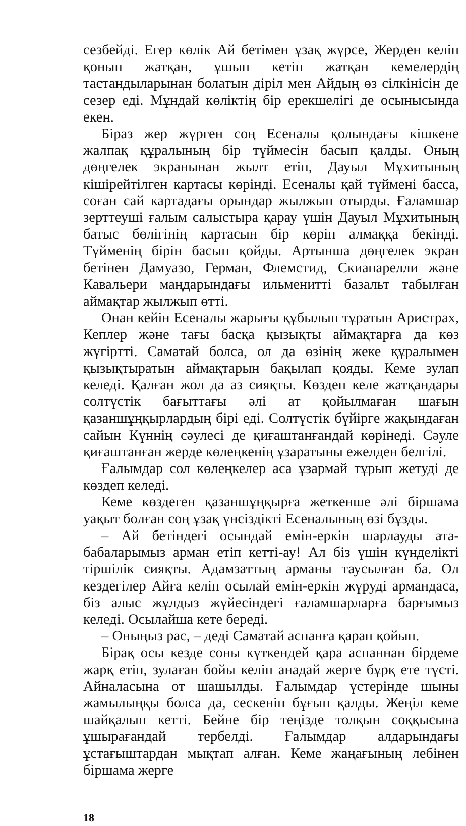сезбейді. Егер көлік Ай бетімен ұзақ жүрсе, Жерден келіп қонып жатқан, ұшып кетіп жатқан кемелердің тастандыларынан болатын діріл мен Айдың өз сілкінісін де сезер еді. Мұндай көліктің бір ерекшелігі де осынысында екен.
Біраз жер жүрген соң Есеналы қолындағы кішкене жалпақ құралының бір түймесін басып қалды. Оның дөңгелек экранынан жылт етіп, Дауыл Мұхитының кішірейтілген картасы көрінді. Есеналы қай түймені басса, соған сай картадағы орындар жылжып отырды. Ғаламшар зерттеуші ғалым салыстыра қарау үшін Дауыл Мұхитының батыс бөлігінің картасын бір көріп алмаққа бекінді. Түйменің бірін басып қойды. Артынша дөңгелек экран бетінен Дамуазо, Герман, Флемстид, Скиапарелли және Кавальери маңдарындағы ильменитті базальт табылған аймақтар жылжып өтті.
Онан кейін Есеналы жарығы құбылып тұратын Аристрах, Кеплер және тағы басқа қызықты аймақтарға да көз жүгіртті. Саматай болса, ол да өзінің жеке құралымен қызықтыратын аймақтарын бақылап қояды. Кеме зулап келеді. Қалған жол да аз сияқты. Көздеп келе жатқандары солтүстік бағыттағы әлі ат қойылмаған шағын қазаншұңқырлардың бірі еді. Солтүстік бүйірге жақындаған сайын Күннің сәулесі де қиғаштанғандай көрінеді. Сәуле қиғаштанған жерде көлеңкенің ұзаратыны ежелден белгілі.
Ғалымдар сол көлеңкелер аса ұзармай тұрып жетуді де көздеп келеді.
Кеме көздеген қазаншұңқырға жеткенше әлі біршама уақыт болған соң ұзақ үнсіздікті Есеналының өзі бұзды.
– Ай бетіндегі осындай емін-еркін шарлауды ата-бабаларымыз арман етіп кетті-ау! Ал біз үшін күнделікті тіршілік сияқты. Адамзаттың арманы таусылған ба. Ол кездегілер Айға келіп осылай емін-еркін жүруді армандаса, біз алыс жұлдыз жүйесіндегі ғаламшарларға барғымыз келеді. Осылайша кете береді.
– Оныңыз рас, – деді Саматай аспанға қарап қойып.
Бірақ осы кезде соны күткендей қара аспаннан бірдеме жарқ етіп, зулаған бойы келіп анадай жерге бұрқ ете түсті. Айналасына от шашылды. Ғалымдар үстерінде шыны жамылыңқы болса да, сескеніп бұғып қалды. Жеңіл кеме шайқалып кетті. Бейне бір теңізде толқын соққысына ұшырағандай тербелді. Ғалымдар алдарындағы ұстағыштардан мықтап алған. Кеме жаңағының лебінен біршама жерге
18